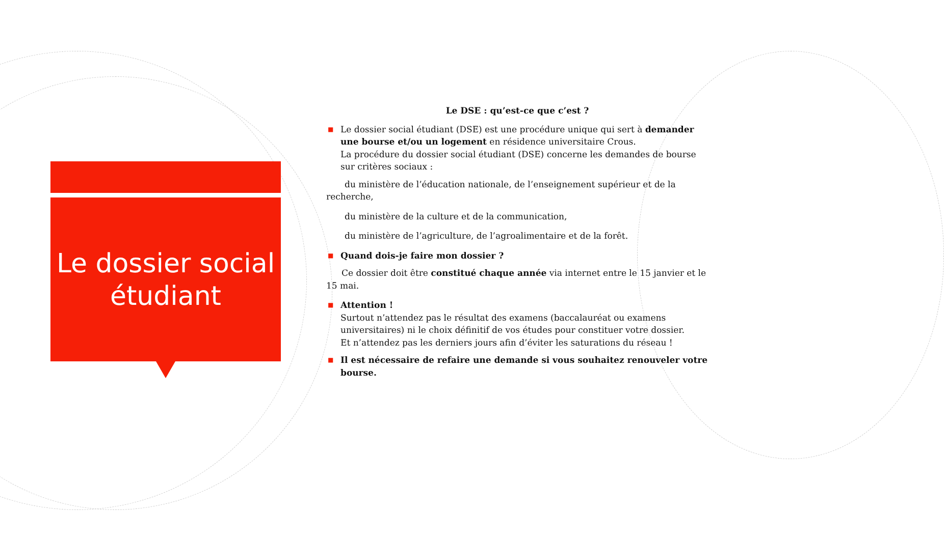Le dossier social
étudiant
Le DSE : qu’est-ce que c’est ?
■ Le dossier social étudiant (DSE) est une procédure unique qui sert à demander une bourse et/ou un logement en résidence universitaire Crous.
La procédure du dossier social étudiant (DSE) concerne les demandes de bourse sur critères sociaux :
du ministère de l’éducation nationale, de l’enseignement supérieur et de la recherche,
du ministère de la culture et de la communication,
du ministère de l’agriculture, de l’agroalimentaire et de la forêt.
■ Quand dois-je faire mon dossier ?
Ce dossier doit être constitué chaque année via internet entre le 15 janvier et le 15 mai.
■ Attention !
Surtout n’attendez pas le résultat des examens (baccalauréat ou examens universitaires) ni le choix définitif de vos études pour constituer votre dossier.
Et n’attendez pas les derniers jours afin d’éviter les saturations du réseau !
■ Il est nécessaire de refaire une demande si vous souhaitez renouveler votre bourse.